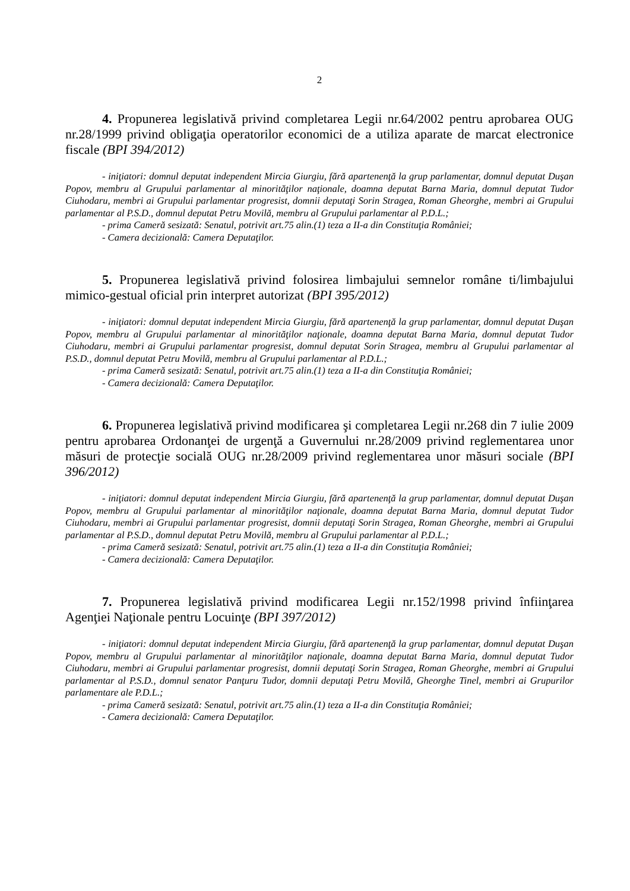2
4. Propunerea legislativă privind completarea Legii nr.64/2002 pentru aprobarea OUG nr.28/1999 privind obligaţia operatorilor economici de a utiliza aparate de marcat electronice fiscale (BPI 394/2012)
- iniţiatori: domnul deputat independent Mircia Giurgiu, fără apartenenţă la grup parlamentar, domnul deputat Duşan Popov, membru al Grupului parlamentar al minorităţilor naţionale, doamna deputat Barna Maria, domnul deputat Tudor Ciuhodaru, membri ai Grupului parlamentar progresist, domnii deputaţi Sorin Stragea, Roman Gheorghe, membri ai Grupului parlamentar al P.S.D., domnul deputat Petru Movilă, membru al Grupului parlamentar al P.D.L.;
- prima Cameră sesizată: Senatul, potrivit art.75 alin.(1) teza a II-a din Constituţia României;
- Camera decizională: Camera Deputaţilor.
5. Propunerea legislativă privind folosirea limbajului semnelor române ti/limbajului mimico-gestual oficial prin interpret autorizat (BPI 395/2012)
- iniţiatori: domnul deputat independent Mircia Giurgiu, fără apartenenţă la grup parlamentar, domnul deputat Duşan Popov, membru al Grupului parlamentar al minorităţilor naţionale, doamna deputat Barna Maria, domnul deputat Tudor Ciuhodaru, membri ai Grupului parlamentar progresist, domnul deputat Sorin Stragea, membru al Grupului parlamentar al P.S.D., domnul deputat Petru Movilă, membru al Grupului parlamentar al P.D.L.;
- prima Cameră sesizată: Senatul, potrivit art.75 alin.(1) teza a II-a din Constituţia României;
- Camera decizională: Camera Deputaţilor.
6. Propunerea legislativă privind modificarea şi completarea Legii nr.268 din 7 iulie 2009 pentru aprobarea Ordonanţei de urgenţă a Guvernului nr.28/2009 privind reglementarea unor măsuri de protecţie socială OUG nr.28/2009 privind reglementarea unor măsuri sociale (BPI 396/2012)
- iniţiatori: domnul deputat independent Mircia Giurgiu, fără apartenenţă la grup parlamentar, domnul deputat Duşan Popov, membru al Grupului parlamentar al minorităţilor naţionale, doamna deputat Barna Maria, domnul deputat Tudor Ciuhodaru, membri ai Grupului parlamentar progresist, domnii deputaţi Sorin Stragea, Roman Gheorghe, membri ai Grupului parlamentar al P.S.D., domnul deputat Petru Movilă, membru al Grupului parlamentar al P.D.L.;
- prima Cameră sesizată: Senatul, potrivit art.75 alin.(1) teza a II-a din Constituţia României;
- Camera decizională: Camera Deputaţilor.
7. Propunerea legislativă privind modificarea Legii nr.152/1998 privind înfiinţarea Agenţiei Naţionale pentru Locuinţe (BPI 397/2012)
- iniţiatori: domnul deputat independent Mircia Giurgiu, fără apartenenţă la grup parlamentar, domnul deputat Duşan Popov, membru al Grupului parlamentar al minorităţilor naţionale, doamna deputat Barna Maria, domnul deputat Tudor Ciuhodaru, membri ai Grupului parlamentar progresist, domnii deputaţi Sorin Stragea, Roman Gheorghe, membri ai Grupului parlamentar al P.S.D., domnul senator Panţuru Tudor, domnii deputaţi Petru Movilă, Gheorghe Tinel, membri ai Grupurilor parlamentare ale P.D.L.;
- prima Cameră sesizată: Senatul, potrivit art.75 alin.(1) teza a II-a din Constituţia României;
- Camera decizională: Camera Deputaţilor.